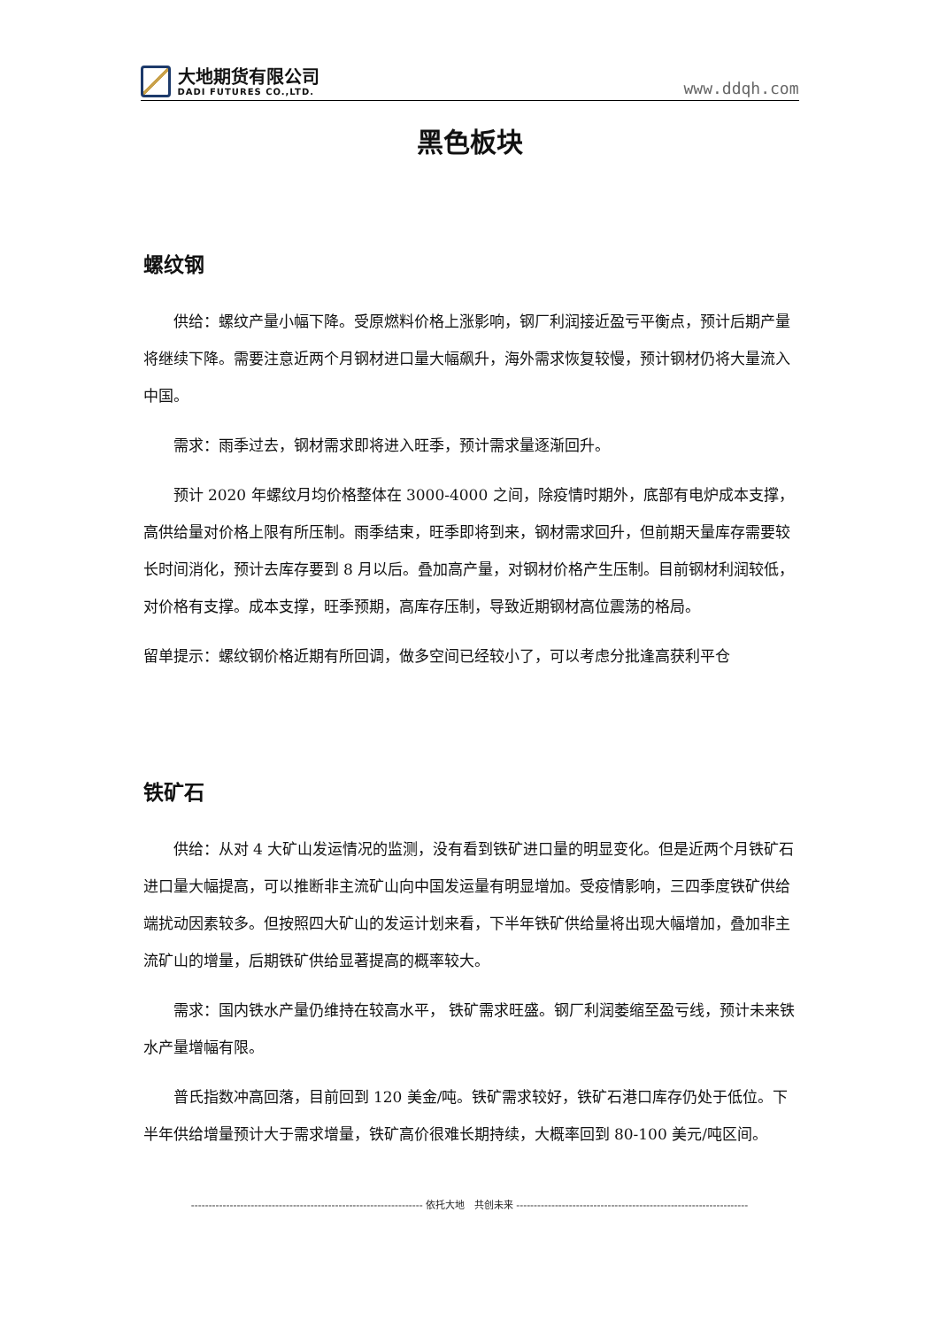大地期货有限公司
DADI FUTURES CO.,LTD.
www.ddqh.com
黑色板块
螺纹钢
供给：螺纹产量小幅下降。受原燃料价格上涨影响，钢厂利润接近盈亏平衡点，预计后期产量将继续下降。需要注意近两个月钢材进口量大幅飙升，海外需求恢复较慢，预计钢材仍将大量流入中国。
需求：雨季过去，钢材需求即将进入旺季，预计需求量逐渐回升。
预计 2020 年螺纹月均价格整体在 3000-4000 之间，除疫情时期外，底部有电炉成本支撑，高供给量对价格上限有所压制。雨季结束，旺季即将到来，钢材需求回升，但前期天量库存需要较长时间消化，预计去库存要到 8 月以后。叠加高产量，对钢材价格产生压制。目前钢材利润较低，对价格有支撑。成本支撑，旺季预期，高库存压制，导致近期钢材高位震荡的格局。
留单提示：螺纹钢价格近期有所回调，做多空间已经较小了，可以考虑分批逢高获利平仓
铁矿石
供给：从对 4 大矿山发运情况的监测，没有看到铁矿进口量的明显变化。但是近两个月铁矿石进口量大幅提高，可以推断非主流矿山向中国发运量有明显增加。受疫情影响，三四季度铁矿供给端扰动因素较多。但按照四大矿山的发运计划来看，下半年铁矿供给量将出现大幅增加，叠加非主流矿山的增量，后期铁矿供给显著提高的概率较大。
需求：国内铁水产量仍维持在较高水平， 铁矿需求旺盛。钢厂利润萎缩至盈亏线，预计未来铁水产量增幅有限。
普氏指数冲高回落，目前回到 120 美金/吨。铁矿需求较好，铁矿石港口库存仍处于低位。下半年供给增量预计大于需求增量，铁矿高价很难长期持续，大概率回到 80-100 美元/吨区间。
------------------------------------------------------------------ 依托大地 共创未来 ------------------------------------------------------------------